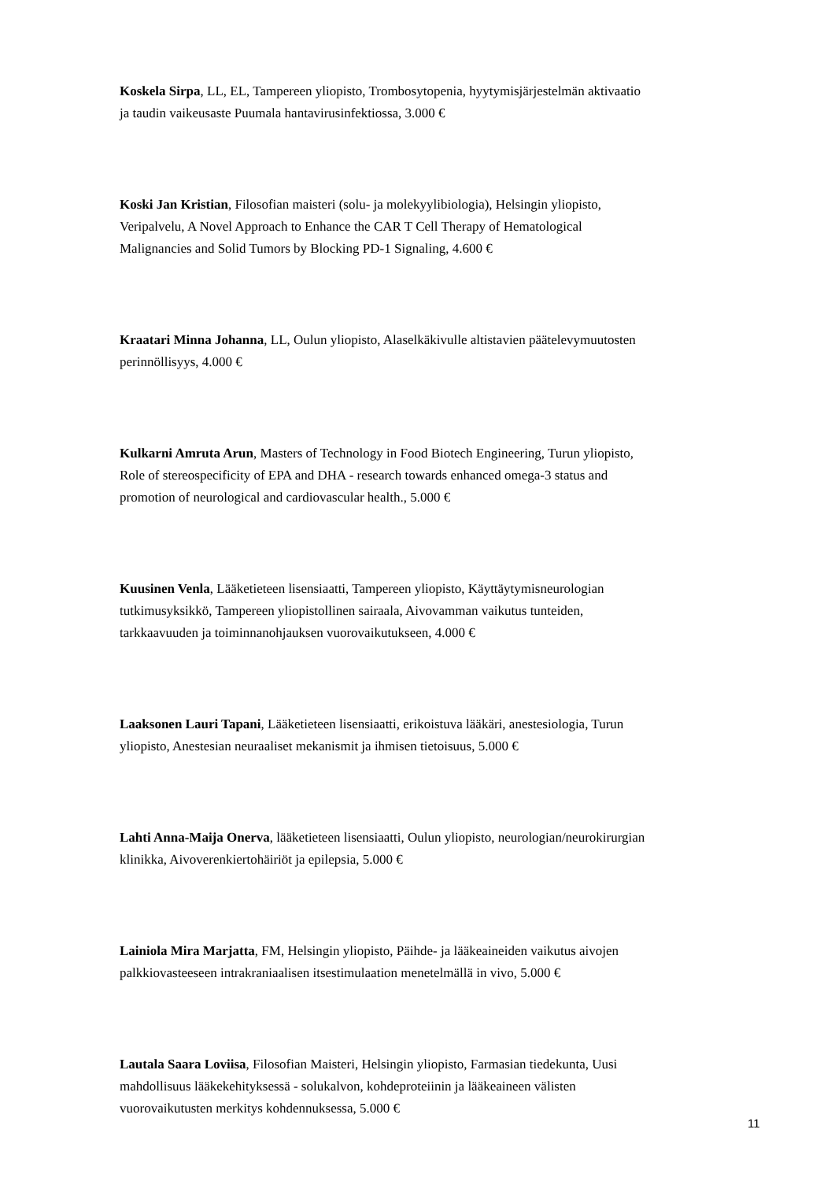Koskela Sirpa, LL, EL, Tampereen yliopisto, Trombosytopenia, hyytymisjärjestelmän aktivaatio ja taudin vaikeusaste Puumala hantavirusinfektiossa, 3.000 €
Koski Jan Kristian, Filosofian maisteri (solu- ja molekyylibiologia), Helsingin yliopisto, Veripalvelu, A Novel Approach to Enhance the CAR T Cell Therapy of Hematological Malignancies and Solid Tumors by Blocking PD-1 Signaling, 4.600 €
Kraatari Minna Johanna, LL, Oulun yliopisto, Alaselkäkivulle altistavien päätelevymuutosten perinnöllisyys, 4.000 €
Kulkarni Amruta Arun, Masters of Technology in Food Biotech Engineering, Turun yliopisto, Role of stereospecificity of EPA and DHA - research towards enhanced omega-3 status and promotion of neurological and cardiovascular health., 5.000 €
Kuusinen Venla, Lääketieteen lisensiaatti, Tampereen yliopisto, Käyttäytymisneurologian tutkimusyksikkö, Tampereen yliopistollinen sairaala, Aivovamman vaikutus tunteiden, tarkkaavuuden ja toiminnanohjauksen vuorovaikutukseen, 4.000 €
Laaksonen Lauri Tapani, Lääketieteen lisensiaatti, erikoistuva lääkäri, anestesiologia, Turun yliopisto, Anestesian neuraaliset mekanismit ja ihmisen tietoisuus, 5.000 €
Lahti Anna-Maija Onerva, lääketieteen lisensiaatti, Oulun yliopisto, neurologian/neurokirurgian klinikka, Aivoverenkiertohäiriöt ja epilepsia, 5.000 €
Lainiola Mira Marjatta, FM, Helsingin yliopisto, Päihde- ja lääkeaineiden vaikutus aivojen palkkiovasteeseen intrakraniaalisen itsestimulaation menetelmällä in vivo, 5.000 €
Lautala Saara Loviisa, Filosofian Maisteri, Helsingin yliopisto, Farmasian tiedekunta, Uusi mahdollisuus lääkekehityksessä - solukalvon, kohdeproteiinin ja lääkeaineen välisten vuorovaikutusten merkitys kohdennuksessa, 5.000 €
11